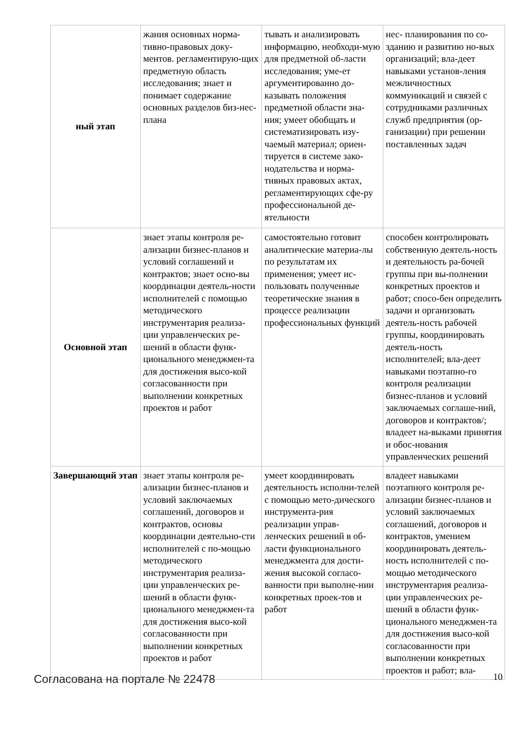| ный этап | жания основных норма-тивно-правовых доку-ментов. регламентирую-щих предметную область исследования; знает и понимает содержание основных разделов биз-нес-плана | тывать и анализировать информацию, необходи-мую для предметной об-ласти исследования; уме-ет аргументированно до-казывать положения предметной области зна-ния; умеет обобщать и систематизировать изу-чаемый материал; ориен-тируется в системе зако-нодательства и норма-тивных правовых актах, регламентирующих сфе-ру профессиональной де-ятельности | нес- планирования по со-зданию и развитию но-вых организаций; вла-деет навыками установ-ления межличностных коммуникаций и связей с сотрудниками различных служб предприятия (ор-ганизации) при решении поставленных задач |
| Основной этап | знает этапы контроля ре-ализации бизнес-планов и условий соглашений и контрактов; знает осно-вы координации деятель-ности исполнителей с помощью методического инструментария реализа-ции управленческих ре-шений в области функ-ционального менеджмен-та для достижения высо-кой согласованности при выполнении конкретных проектов и работ | самостоятельно готовит аналитические материа-лы по результатам их применения; умеет ис-пользовать полученные теоретические знания в процессе реализации профессиональных функций | способен контролировать собственную деятель-ность и деятельность ра-бочей группы при вы-полнении конкретных проектов и работ; спосо-бен определить задачи и организовать деятель-ность рабочей группы, координировать деятель-ность исполнителей; вла-деет навыками поэтапно-го контроля реализации бизнес-планов и условий заключаемых соглаше-ний, договоров и контрактов/; владеет на-выками принятия и обос-нования управленческих решений |
| Завершающий этап | знает этапы контроля ре-ализации бизнес-планов и условий заключаемых соглашений, договоров и контрактов, основы координации деятельно-сти исполнителей с по-мощью методического инструментария реализа-ции управленческих ре-шений в области функ-ционального менеджмен-та для достижения высо-кой согласованности при выполнении конкретных проектов и работ | умеет координировать деятельность исполни-телей с помощью мето-дического инструмента-рия реализации управ-ленческих решений в об-ласти функционального менеджмента для дости-жения высокой согласо-ванности при выполне-нии конкретных проек-тов и работ | владеет навыками поэтапного контроля ре-ализации бизнес-планов и условий заключаемых соглашений, договоров и контрактов, умением координировать деятель-ность исполнителей с по-мощью методического инструментария реализа-ции управленческих ре-шений в области функ-ционального менеджмен-та для достижения высо-кой согласованности при выполнении конкретных проектов и работ; вла- |
Согласована на портале № 22478 10